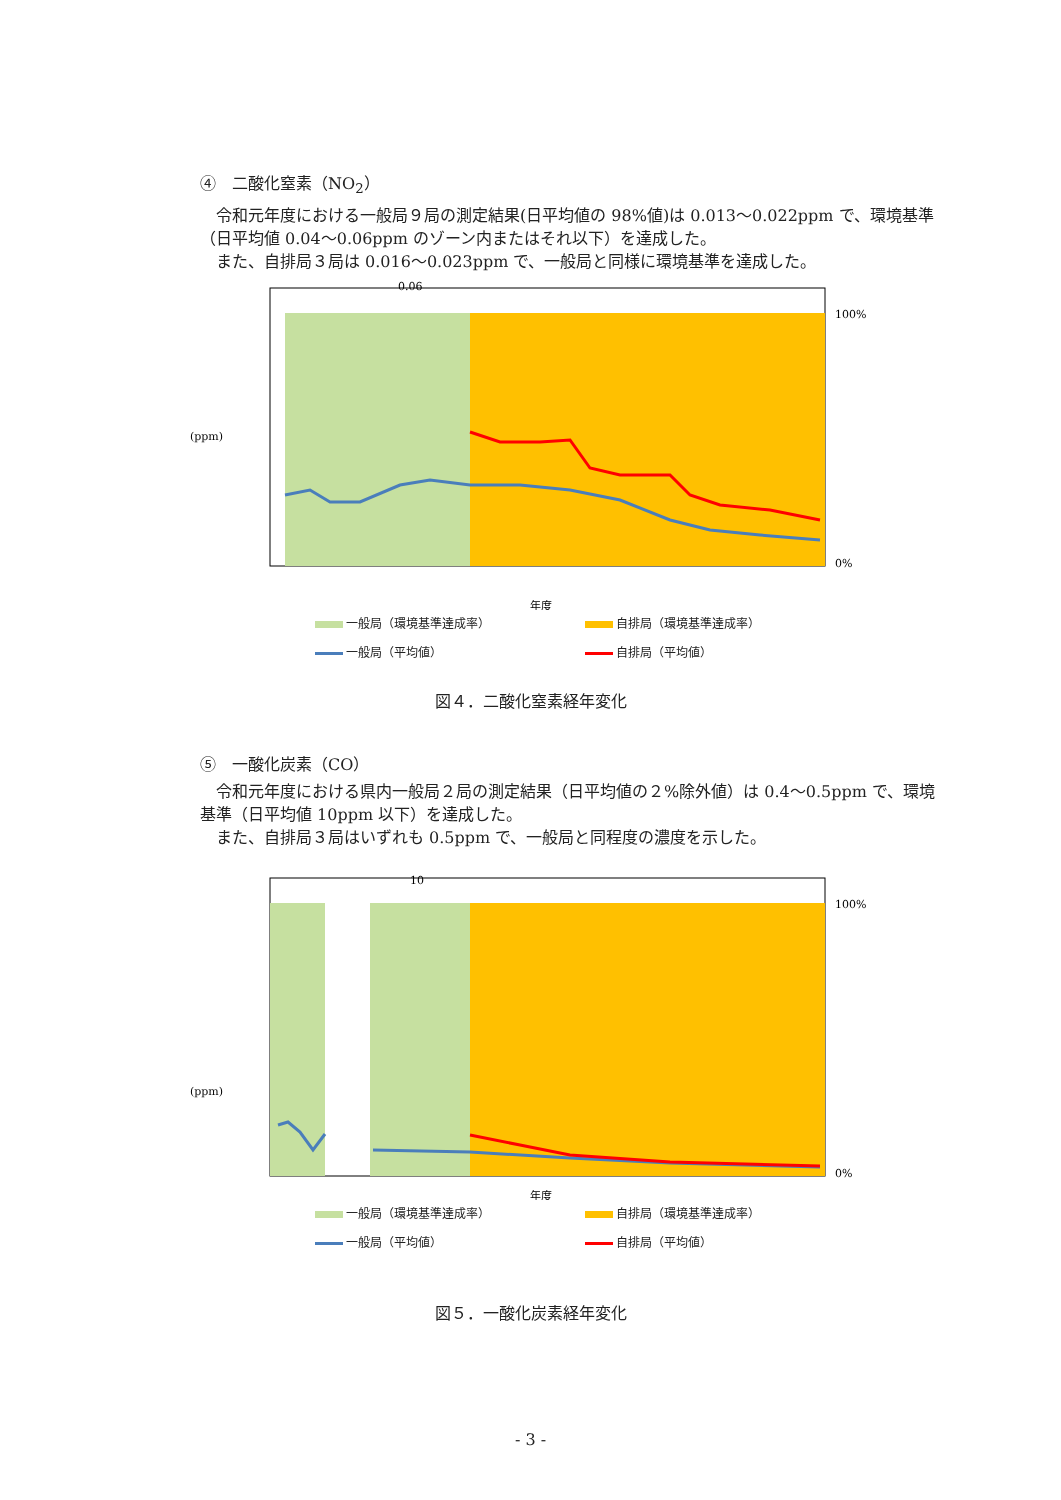④　二酸化窒素（NO<sub>2</sub>）
令和元年度における一般局９局の測定結果(日平均値の 98%値)は 0.013～0.022ppm で、環境基準（日平均値 0.04～0.06ppm のゾーン内またはそれ以下）を達成した。
また、自排局３局は 0.016～0.023ppm で、一般局と同様に環境基準を達成した。
(ppm)
0.06
100%
0%
年度
一般局（環境基準達成率） 自排局（環境基準達成率） 一般局（平均値） 自排局（平均値）
図４．二酸化窒素経年変化
⑤　一酸化炭素（CO）
令和元年度における県内一般局２局の測定結果（日平均値の２%除外値）は 0.4～0.5ppm で、環境基準（日平均値 10ppm 以下）を達成した。
また、自排局３局はいずれも 0.5ppm で、一般局と同程度の濃度を示した。
(ppm)
10
100%
0%
年度
一般局（環境基準達成率） 自排局（環境基準達成率） 一般局（平均値） 自排局（平均値）
図５．一酸化炭素経年変化
- 3 -